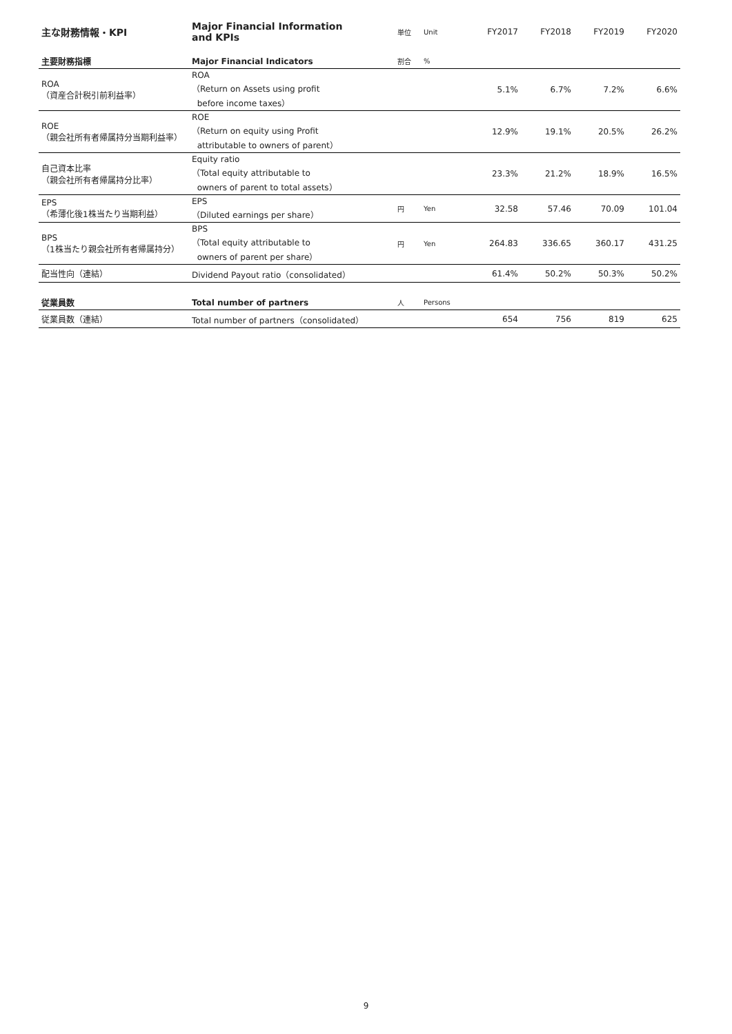| 主な財務情報・KPI | Major Financial Information and KPIs | 単位 | Unit | FY2017 | FY2018 | FY2019 | FY2020 |
| --- | --- | --- | --- | --- | --- | --- | --- |
| 主要財務指標 | Major Financial Indicators | 割合 | % | | | | |
| ROA （資産合計税引前利益率） | ROA （Return on Assets using profit before income taxes） | | | 5.1% | 6.7% | 7.2% | 6.6% |
| ROE （親会社所有者帰属持分当期利益率） | ROE （Return on equity using Profit attributable to owners of parent） | | | 12.9% | 19.1% | 20.5% | 26.2% |
| 自己資本比率 （親会社所有者帰属持分比率） | Equity ratio （Total equity attributable to owners of parent to total assets） | | | 23.3% | 21.2% | 18.9% | 16.5% |
| EPS （希薄化後1株当たり当期利益） | EPS （Diluted earnings per share） | 円 | Yen | 32.58 | 57.46 | 70.09 | 101.04 |
| BPS （1株当たり親会社所有者帰属持分） | BPS （Total equity attributable to owners of parent per share） | 円 | Yen | 264.83 | 336.65 | 360.17 | 431.25 |
| 配当性向（連結） | Dividend Payout ratio（consolidated） | | | 61.4% | 50.2% | 50.3% | 50.2% |
| 従業員数 | Total number of partners | 人 | Persons | | | | |
| 従業員数（連結） | Total number of partners（consolidated） | | | 654 | 756 | 819 | 625 |
9